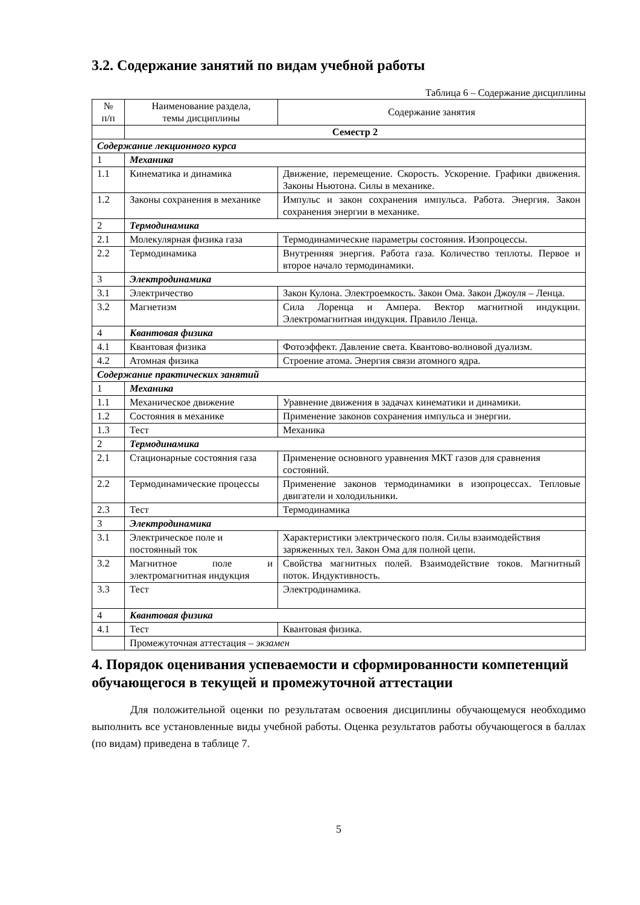3.2. Содержание занятий по видам учебной работы
Таблица 6 – Содержание дисциплины
| № п/п | Наименование раздела, темы дисциплины | Содержание занятия |
| --- | --- | --- |
| | Семестр 2 | |
| Содержание лекционного курса | | |
| 1 | Механика | |
| 1.1 | Кинематика и динамика | Движение, перемещение. Скорость. Ускорение. Графики движения. Законы Ньютона. Силы в механике. |
| 1.2 | Законы сохранения в механике | Импульс и закон сохранения импульса. Работа. Энергия. Закон сохранения энергии в механике. |
| 2 | Термодинамика | |
| 2.1 | Молекулярная физика газа | Термодинамические параметры состояния. Изопроцессы. |
| 2.2 | Термодинамика | Внутренняя энергия. Работа газа. Количество теплоты. Первое и второе начало термодинамики. |
| 3 | Электродинамика | |
| 3.1 | Электричество | Закон Кулона. Электроемкость. Закон Ома. Закон Джоуля – Ленца. |
| 3.2 | Магнетизм | Сила Лоренца и Ампера. Вектор магнитной индукции. Электромагнитная индукция. Правило Ленца. |
| 4 | Квантовая физика | |
| 4.1 | Квантовая физика | Фотоэффект. Давление света. Квантово-волновой дуализм. |
| 4.2 | Атомная физика | Строение атома. Энергия связи атомного ядра. |
| Содержание практических занятий | | |
| 1 | Механика | |
| 1.1 | Механическое движение | Уравнение движения в задачах кинематики и динамики. |
| 1.2 | Состояния в механике | Применение законов сохранения импульса и энергии. |
| 1.3 | Тест | Механика |
| 2 | Термодинамика | |
| 2.1 | Стационарные состояния газа | Применение основного уравнения МКТ газов для сравнения состояний. |
| 2.2 | Термодинамические процессы | Применение законов термодинамики в изопроцессах. Тепловые двигатели и холодильники. |
| 2.3 | Тест | Термодинамика |
| 3 | Электродинамика | |
| 3.1 | Электрическое поле и постоянный ток | Характеристики электрического поля. Силы взаимодействия заряженных тел. Закон Ома для полной цепи. |
| 3.2 | Магнитное поле и электромагнитная индукция | Свойства магнитных полей. Взаимодействие токов. Магнитный поток. Индуктивность. |
| 3.3 | Тест | Электродинамика. |
| 4 | Квантовая физика | |
| 4.1 | Тест | Квантовая физика. |
| | Промежуточная аттестация – экзамен | |
4. Порядок оценивания успеваемости и сформированности компетенций обучающегося в текущей и промежуточной аттестации
Для положительной оценки по результатам освоения дисциплины обучающемуся необходимо выполнить все установленные виды учебной работы. Оценка результатов работы обучающегося в баллах (по видам) приведена в таблице 7.
5